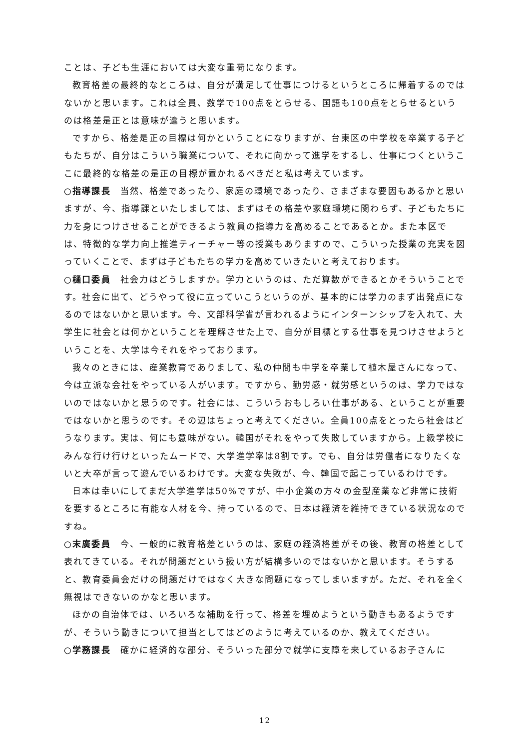ことは、子ども生涯においては大変な重荷になります。
教育格差の最終的なところは、自分が満足して仕事につけるというところに帰着するのではないかと思います。これは全員、数学で100点をとらせる、国語も100点をとらせるというのは格差是正とは意味が違うと思います。
ですから、格差是正の目標は何かということになりますが、台東区の中学校を卒業する子どもたちが、自分はこういう職業について、それに向かって進学をするし、仕事につくというここに最終的な格差の是正の目標が置かれるべきだと私は考えています。
○指導課長　当然、格差であったり、家庭の環境であったり、さまざまな要因もあるかと思いますが、今、指導課といたしましては、まずはその格差や家庭環境に関わらず、子どもたちに力を身につけさせることができるよう教員の指導力を高めることであるとか。また本区では、特徴的な学力向上推進ティーチャー等の授業もありますので、こういった授業の充実を図っていくことで、まずは子どもたちの学力を高めていきたいと考えております。
○樋口委員　社会力はどうしますか。学力というのは、ただ算数ができるとかそういうことです。社会に出て、どうやって役に立っていこうというのが、基本的には学力のまず出発点になるのではないかと思います。今、文部科学省が言われるようにインターンシップを入れて、大学生に社会とは何かということを理解させた上で、自分が目標とする仕事を見つけさせようということを、大学は今それをやっております。
我々のときには、産業教育でありまして、私の仲間も中学を卒業して植木屋さんになって、今は立派な会社をやっている人がいます。ですから、勤労感・就労感というのは、学力ではないのではないかと思うのです。社会には、こういうおもしろい仕事がある、ということが重要ではないかと思うのです。その辺はちょっと考えてください。全員100点をとったら社会はどうなります。実は、何にも意味がない。韓国がそれをやって失敗していますから。上級学校にみんな行け行けといったムードで、大学進学率は8割です。でも、自分は労働者になりたくないと大卒が言って遊んでいるわけです。大変な失敗が、今、韓国で起こっているわけです。
日本は幸いにしてまだ大学進学は50%ですが、中小企業の方々の金型産業など非常に技術を要するところに有能な人材を今、持っているので、日本は経済を維持できている状況なのですね。
○末廣委員　今、一般的に教育格差というのは、家庭の経済格差がその後、教育の格差として表れてきている。それが問題だという扱い方が結構多いのではないかと思います。そうすると、教育委員会だけの問題だけではなく大きな問題になってしまいますが。ただ、それを全く無視はできないのかなと思います。
ほかの自治体では、いろいろな補助を行って、格差を埋めようという動きもあるようですが、そういう動きについて担当としてはどのように考えているのか、教えてください。
○学務課長　確かに経済的な部分、そういった部分で就学に支障を来しているお子さんに
12